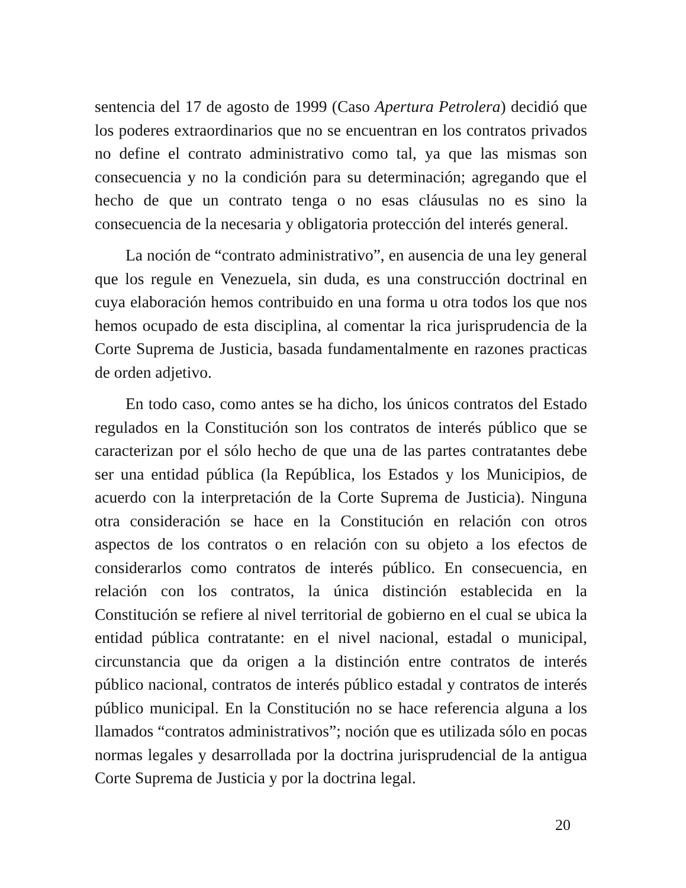sentencia del 17 de agosto de 1999 (Caso Apertura Petrolera) decidió que los poderes extraordinarios que no se encuentran en los contratos privados no define el contrato administrativo como tal, ya que las mismas son consecuencia y no la condición para su determinación; agregando que el hecho de que un contrato tenga o no esas cláusulas no es sino la consecuencia de la necesaria y obligatoria protección del interés general.
La noción de “contrato administrativo”, en ausencia de una ley general que los regule en Venezuela, sin duda, es una construcción doctrinal en cuya elaboración hemos contribuido en una forma u otra todos los que nos hemos ocupado de esta disciplina, al comentar la rica jurisprudencia de la Corte Suprema de Justicia, basada fundamentalmente en razones practicas de orden adjetivo.
En todo caso, como antes se ha dicho, los únicos contratos del Estado regulados en la Constitución son los contratos de interés público que se caracterizan por el sólo hecho de que una de las partes contratantes debe ser una entidad pública (la República, los Estados y los Municipios, de acuerdo con la interpretación de la Corte Suprema de Justicia). Ninguna otra consideración se hace en la Constitución en relación con otros aspectos de los contratos o en relación con su objeto a los efectos de considerarlos como contratos de interés público. En consecuencia, en relación con los contratos, la única distinción establecida en la Constitución se refiere al nivel territorial de gobierno en el cual se ubica la entidad pública contratante: en el nivel nacional, estadal o municipal, circunstancia que da origen a la distinción entre contratos de interés público nacional, contratos de interés público estadal y contratos de interés público municipal. En la Constitución no se hace referencia alguna a los llamados “contratos administrativos”; noción que es utilizada sólo en pocas normas legales y desarrollada por la doctrina jurisprudencial de la antigua Corte Suprema de Justicia y por la doctrina legal.
20